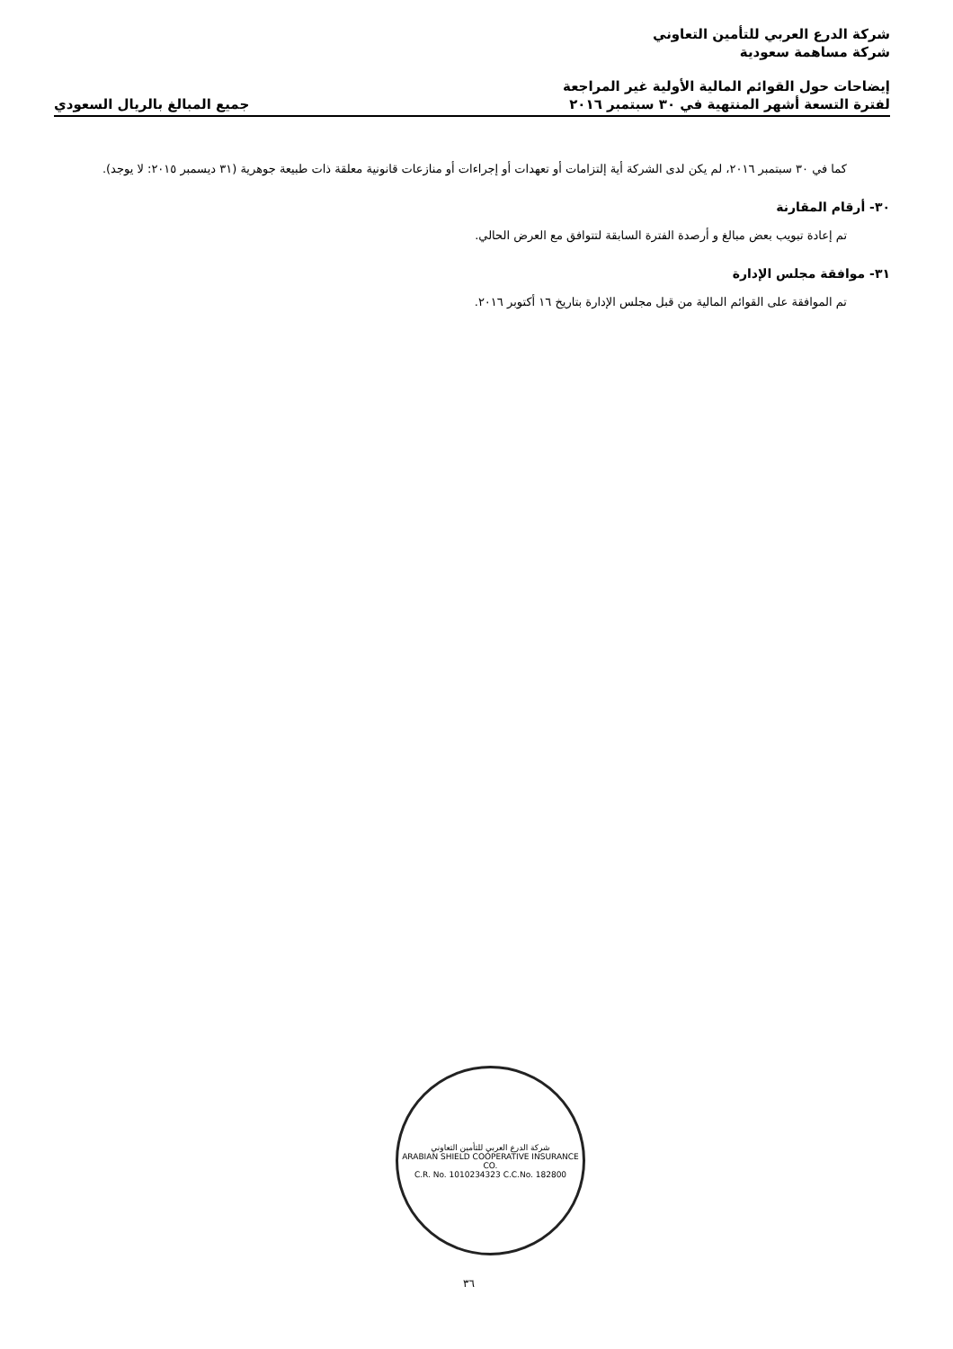شركة الدرع العربي للتأمين التعاوني
شركة مساهمة سعودية
إيضاحات حول القوائم المالية الأولية غير المراجعة
لفترة التسعة أشهر المنتهية في ٣٠ سبتمبر ٢٠١٦
جميع المبالغ بالريال السعودي
كما في ٣٠ سبتمبر ٢٠١٦، لم يكن لدى الشركة أية إلتزامات أو تعهدات أو إجراءات أو منازعات قانونية معلقة ذات طبيعة جوهرية (٣١ ديسمبر ٢٠١٥: لا يوجد).
٣٠- أرقام المقارنة
تم إعادة تبويب بعض مبالغ و أرصدة الفترة السابقة لتتوافق مع العرض الحالي.
٣١- موافقة مجلس الإدارة
تم الموافقة على القوائم المالية من قبل مجلس الإدارة بتاريخ ١٦ أكتوبر ٢٠١٦.
شركة الدرع العربي للتأمين التعاوني
ARABIAN SHIELD COOPERATIVE INSURANCE CO.
C.R. No. 1010234323 C.C.No. 182800
٣٦